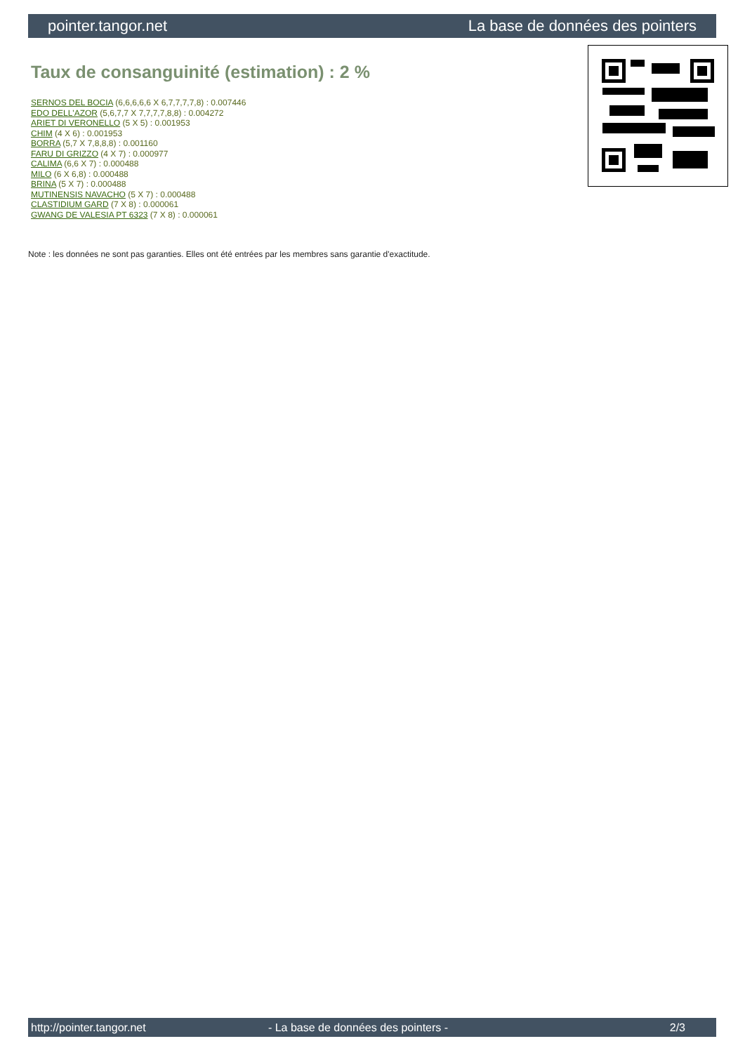pointer.tangor.net La base de données des pointers
Taux de consanguinité (estimation) : 2 %
SERNOS DEL BOCIA (6,6,6,6,6 X 6,7,7,7,7,8) : 0.007446
EDO DELL'AZOR (5,6,7,7 X 7,7,7,7,8,8) : 0.004272
ARIET DI VERONELLO (5 X 5) : 0.001953
CHIM (4 X 6) : 0.001953
BORRA (5,7 X 7,8,8,8) : 0.001160
FARU DI GRIZZO (4 X 7) : 0.000977
CALIMA (6,6 X 7) : 0.000488
MILO (6 X 6,8) : 0.000488
BRINA (5 X 7) : 0.000488
MUTINENSIS NAVACHO (5 X 7) : 0.000488
CLASTIDIUM GARD (7 X 8) : 0.000061
GWANG DE VALESIA PT 6323 (7 X 8) : 0.000061
Note : les données ne sont pas garanties. Elles ont été entrées par les membres sans garantie d'exactitude.
http://pointer.tangor.net - La base de données des pointers - 2/3